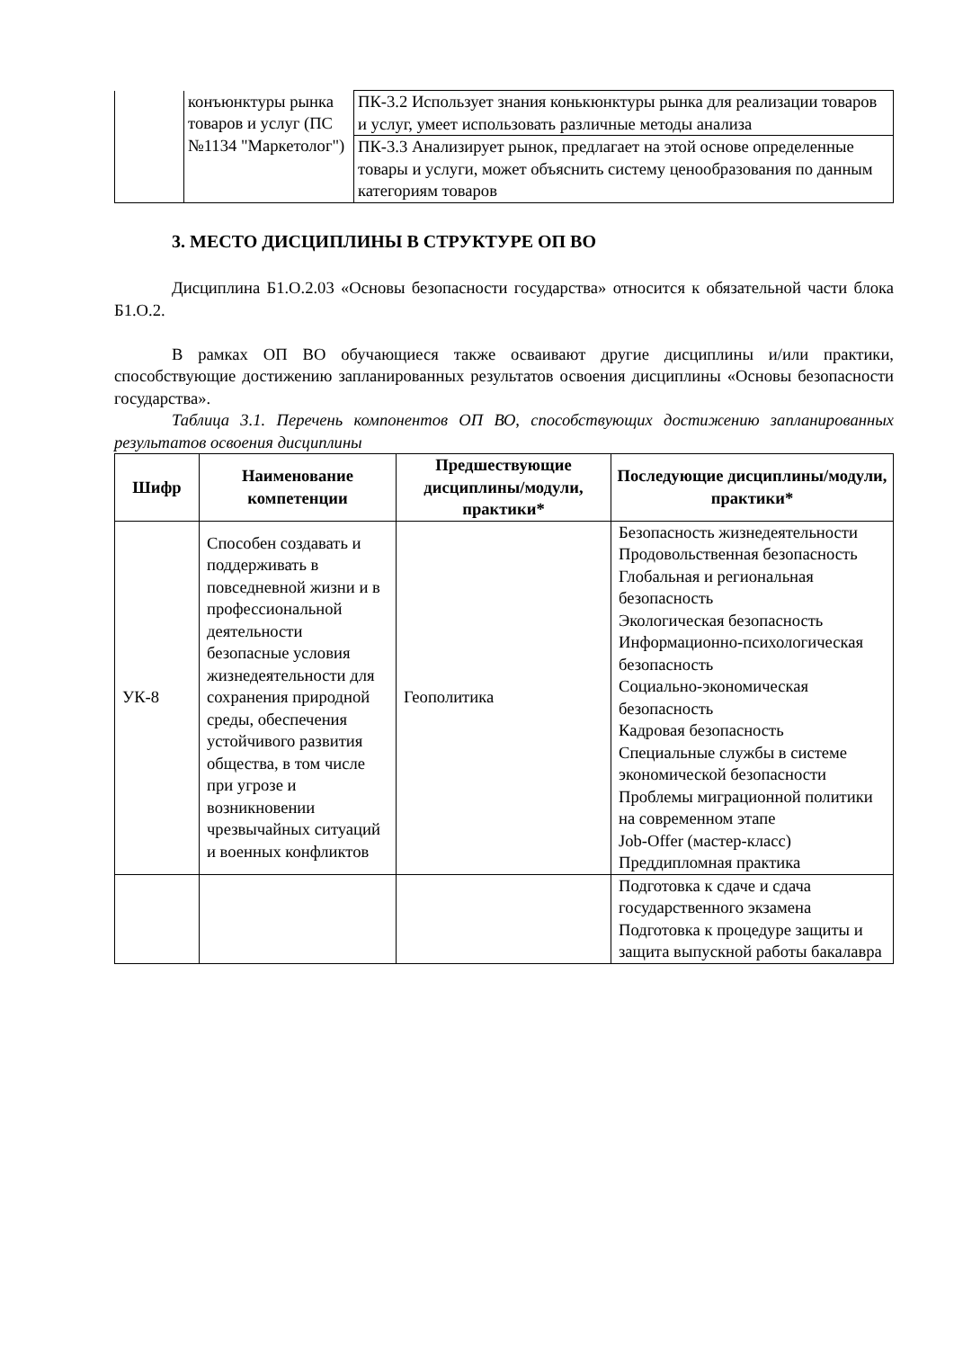| | конъюнктуры рынка товаров и услуг (ПС №1134 "Маркетолог") | ПК-3.2 Использует знания конькюнктуры рынка для реализации товаров и услуг, умеет использовать различные методы анализа |
| | | ПК-3.3 Анализирует рынок, предлагает на этой основе определенные товары и услуги, может объяснить систему ценообразования по данным категориям товаров |
3. МЕСТО ДИСЦИПЛИНЫ В СТРУКТУРЕ ОП ВО
Дисциплина Б1.О.2.03 «Основы безопасности государства» относится к обязательной части блока Б1.О.2.
В рамках ОП ВО обучающиеся также осваивают другие дисциплины и/или практики, способствующие достижению запланированных результатов освоения дисциплины «Основы безопасности государства».
Таблица 3.1. Перечень компонентов ОП ВО, способствующих достижению запланированных результатов освоения дисциплины
| Шифр | Наименование компетенции | Предшествующие дисциплины/модули, практики* | Последующие дисциплины/модули, практики* |
| --- | --- | --- | --- |
| УК-8 | Способен создавать и поддерживать в повседневной жизни и в профессиональной деятельности безопасные условия жизнедеятельности для сохранения природной среды, обеспечения устойчивого развития общества, в том числе при угрозе и возникновении чрезвычайных ситуаций и военных конфликтов | Геополитика | Безопасность жизнедеятельности Продовольственная безопасность Глобальная и региональная безопасность Экологическая безопасность Информационно-психологическая безопасность Социально-экономическая безопасность Кадровая безопасность Специальные службы в системе экономической безопасности Проблемы миграционной политики на современном этапе Job-Offer (мастер-класс) Преддипломная практика |
| | | | Подготовка к сдаче и сдача государственного экзамена Подготовка к процедуре защиты и защита выпускной работы бакалавра |